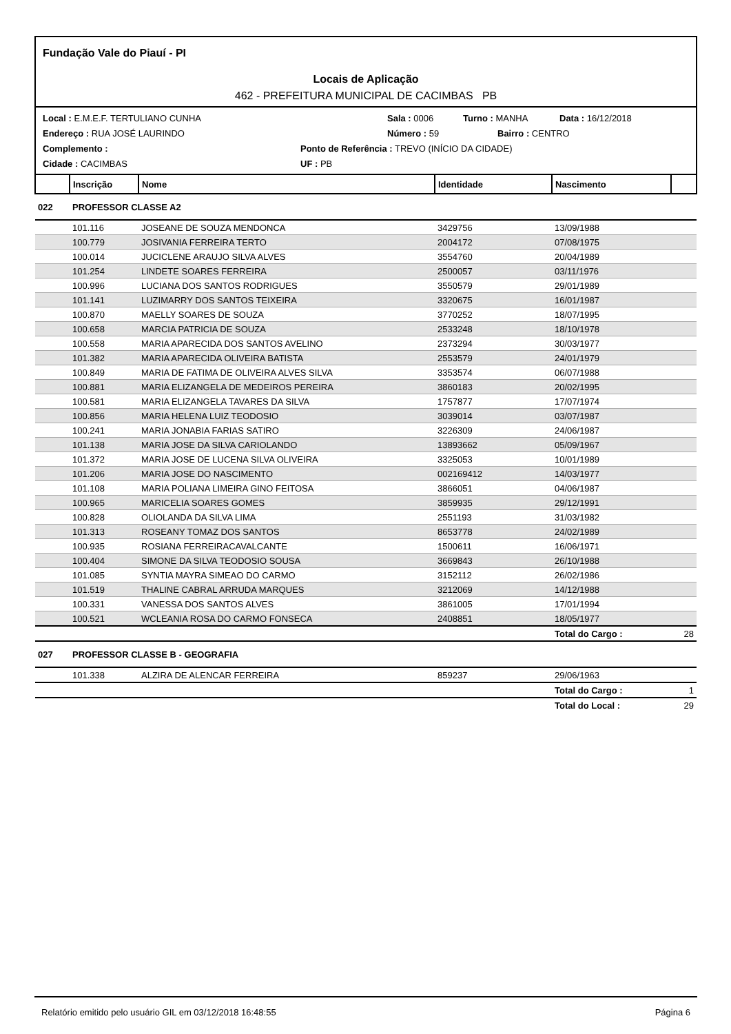Fundação Vale do Piauí - PI
Locais de Aplicação
462 - PREFEITURA MUNICIPAL DE CACIMBAS PB
Local : E.M.E.F. TERTULIANO CUNHA Sala : 0006 Turno : MANHA Data : 16/12/2018
Endereço : RUA JOSÉ LAURINDO Número : 59 Bairro : CENTRO
Complemento : Ponto de Referência : TREVO (INÍCIO DA CIDADE)
Cidade : CACIMBAS UF : PB
| | Inscrição | Nome | Identidade | Nascimento | |
| --- | --- | --- | --- | --- | --- |
| 022 | PROFESSOR CLASSE A2 | | | | |
| | 101.116 | JOSEANE DE SOUZA MENDONCA | 3429756 | 13/09/1988 | |
| | 100.779 | JOSIVANIA FERREIRA TERTO | 2004172 | 07/08/1975 | |
| | 100.014 | JUCICLENE ARAUJO SILVA ALVES | 3554760 | 20/04/1989 | |
| | 101.254 | LINDETE SOARES FERREIRA | 2500057 | 03/11/1976 | |
| | 100.996 | LUCIANA DOS SANTOS RODRIGUES | 3550579 | 29/01/1989 | |
| | 101.141 | LUZIMARRY DOS SANTOS TEIXEIRA | 3320675 | 16/01/1987 | |
| | 100.870 | MAELLY SOARES DE SOUZA | 3770252 | 18/07/1995 | |
| | 100.658 | MARCIA PATRICIA DE SOUZA | 2533248 | 18/10/1978 | |
| | 100.558 | MARIA APARECIDA DOS SANTOS AVELINO | 2373294 | 30/03/1977 | |
| | 101.382 | MARIA APARECIDA OLIVEIRA BATISTA | 2553579 | 24/01/1979 | |
| | 100.849 | MARIA DE FATIMA DE OLIVEIRA ALVES SILVA | 3353574 | 06/07/1988 | |
| | 100.881 | MARIA ELIZANGELA DE MEDEIROS PEREIRA | 3860183 | 20/02/1995 | |
| | 100.581 | MARIA ELIZANGELA TAVARES DA SILVA | 1757877 | 17/07/1974 | |
| | 100.856 | MARIA HELENA LUIZ TEODOSIO | 3039014 | 03/07/1987 | |
| | 100.241 | MARIA JONABIA FARIAS SATIRO | 3226309 | 24/06/1987 | |
| | 101.138 | MARIA JOSE DA SILVA CARIOLANDO | 13893662 | 05/09/1967 | |
| | 101.372 | MARIA JOSE DE LUCENA SILVA OLIVEIRA | 3325053 | 10/01/1989 | |
| | 101.206 | MARIA JOSE DO NASCIMENTO | 002169412 | 14/03/1977 | |
| | 101.108 | MARIA POLIANA LIMEIRA GINO FEITOSA | 3866051 | 04/06/1987 | |
| | 100.965 | MARICELIA SOARES GOMES | 3859935 | 29/12/1991 | |
| | 100.828 | OLIOLANDA DA SILVA LIMA | 2551193 | 31/03/1982 | |
| | 101.313 | ROSEANY TOMAZ DOS SANTOS | 8653778 | 24/02/1989 | |
| | 100.935 | ROSIANA FERREIRACAVALCANTE | 1500611 | 16/06/1971 | |
| | 100.404 | SIMONE DA SILVA TEODOSIO SOUSA | 3669843 | 26/10/1988 | |
| | 101.085 | SYNTIA MAYRA SIMEAO DO CARMO | 3152112 | 26/02/1986 | |
| | 101.519 | THALINE CABRAL ARRUDA MARQUES | 3212069 | 14/12/1988 | |
| | 100.331 | VANESSA DOS SANTOS ALVES | 3861005 | 17/01/1994 | |
| | 100.521 | WCLEANIA ROSA DO CARMO FONSECA | 2408851 | 18/05/1977 | |
| | | | | Total do Cargo : | 28 |
| 027 | PROFESSOR CLASSE B - GEOGRAFIA | | | | |
| | 101.338 | ALZIRA DE ALENCAR FERREIRA | 859237 | 29/06/1963 | |
| | | | | Total do Cargo : | 1 |
| | | | | Total do Local : | 29 |
Relatório emitido pelo usuário GIL em 03/12/2018 16:48:55 Página 6